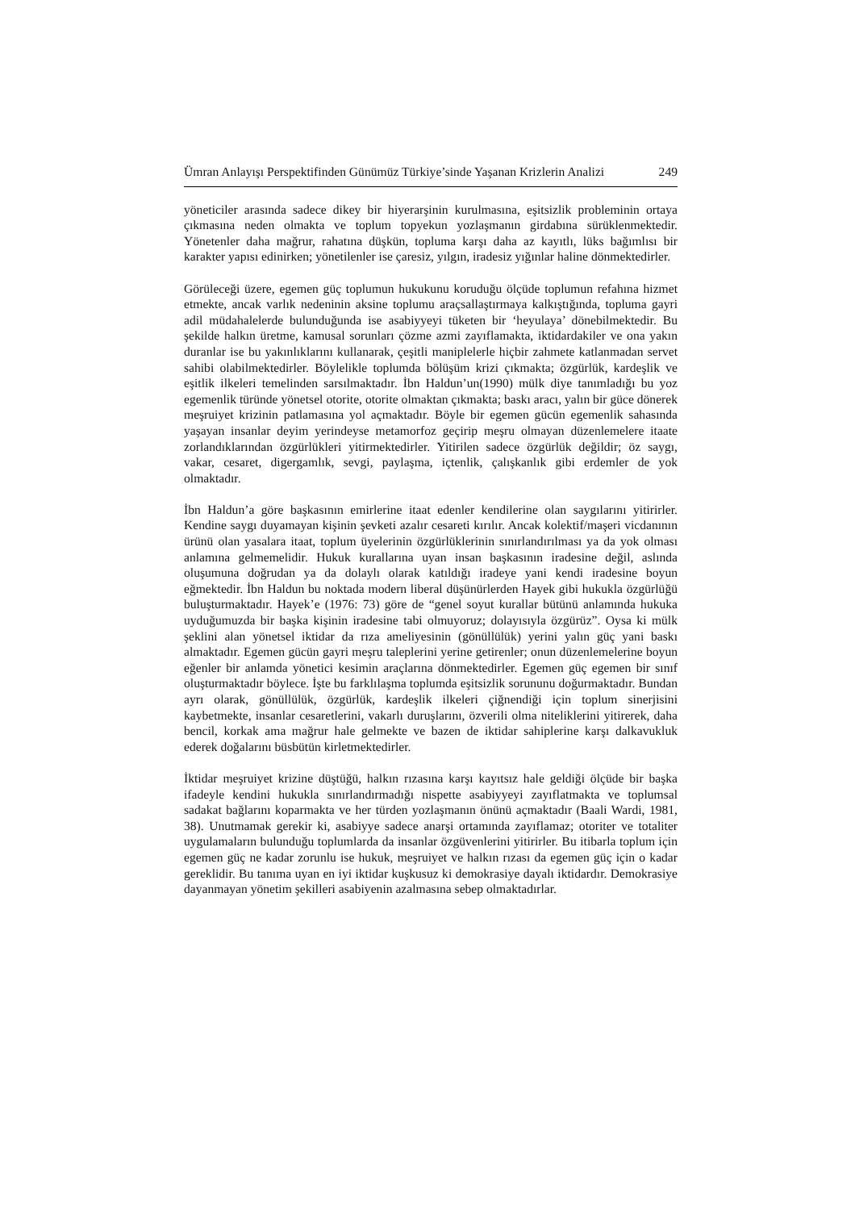Ümran Anlayışı Perspektifinden Günümüz Türkiye’sinde Yaşanan Krizlerin Analizi 249
yöneticiler arasında sadece dikey bir hiyerarşinin kurulmasına, eşitsizlik probleminin ortaya çıkmasına neden olmakta ve toplum topyekun yozlaşmanın girdabına sürüklenmektedir. Yönetenler daha mağrur, rahatına düşkün, topluma karşı daha az kayıtlı, lüks bağımlısı bir karakter yapısı edinirken; yönetilenler ise çaresiz, yılgın, iradesiz yığınlar haline dönmektedirler.
Görüleceği üzere, egemen güç toplumun hukukunu koruduğu ölçüde toplumun refahına hizmet etmekte, ancak varlık nedeninin aksine toplumu araçsallaştırmaya kalkıştığında, topluma gayri adil müdahalelerde bulunduğunda ise asabiyyeyi tüketen bir ‘heyulaya’ dönebilmektedir. Bu şekilde halkın üretme, kamusal sorunları çözme azmi zayıflamakta, iktidardakiler ve ona yakın duranlar ise bu yakınlıklarını kullanarak, çeşitli maniplelerle hiçbir zahmete katlanmadan servet sahibi olabilmektedirler. Böylelikle toplumda bölüşüm krizi çıkmakta; özgürlük, kardeşlik ve eşitlik ilkeleri temelinden sarsılmaktadır. İbn Haldun’un(1990) mülk diye tanımladığı bu yoz egemenlik türünde yönetsel otorite, otorite olmaktan çıkmakta; baskı aracı, yalın bir güce dönerek meşruiyet krizinin patlamasına yol açmaktadır. Böyle bir egemen gücün egemenlik sahasında yaşayan insanlar deyim yerindeyse metamorfoz geçirip meşru olmayan düzenlemelere itaate zorlandıklarından özgürlükleri yitirmektedirler. Yitirilen sadece özgürlük değildir; öz saygı, vakar, cesaret, digergamlık, sevgi, paylaşma, içtenlik, çalışkanlık gibi erdemler de yok olmaktadır.
İbn Haldun’a göre başkasının emirlerine itaat edenler kendilerine olan saygılarını yitirirler. Kendine saygı duyamayan kişinin şevketi azalır cesareti kırılır. Ancak kolektif/maşeri vicdanının ürünü olan yasalara itaat, toplum üyelerinin özgürlüklerinin sınırlandırılması ya da yok olması anlamına gelmemelidir. Hukuk kurallarına uyan insan başkasının iradesine değil, aslında oluşumuna doğrudan ya da dolaylı olarak katıldığı iradeye yani kendi iradesine boyun eğmektedir. İbn Haldun bu noktada modern liberal düşünürlerden Hayek gibi hukukla özgürlüğü buluşturmaktadır. Hayek’e (1976: 73) göre de “genel soyut kurallar bütünü anlamında hukuka uyduğumuzda bir başka kişinin iradesine tabi olmuyoruz; dolayısıyla özgürüz”. Oysa ki mülk şeklini alan yönetsel iktidar da rıza ameliyesinin (gönüllülük) yerini yalın güç yani baskı almaktadır. Egemen gücün gayri meşru taleplerini yerine getirenler; onun düzenlemelerine boyun eğenler bir anlamda yönetici kesimin araçlarına dönmektedirler. Egemen güç egemen bir sınıf oluşturmaktadır böylece. İşte bu farklılaşma toplumda eşitsizlik sorununu doğurmaktadır. Bundan ayrı olarak, gönüllülük, özgürlük, kardeşlik ilkeleri çiğnendiği için toplum sinerjisini kaybetmekte, insanlar cesaretlerini, vakarlı duruşlarını, özverili olma niteliklerini yitirerek, daha bencil, korkak ama mağrur hale gelmekte ve bazen de iktidar sahiplerine karşı dalkavukluk ederek doğalarını büsbütün kirletmektedirler.
İktidar meşruiyet krizine düştüğü, halkın rızasına karşı kayıtsız hale geldiği ölçüde bir başka ifadeyle kendini hukukla sınırlandırmadığı nispette asabiyyeyi zayıflatmakta ve toplumsal sadakat bağlarını koparmakta ve her türden yozlaşmanın önünü açmaktadır (Baali Wardi, 1981, 38). Unutmamak gerekir ki, asabiyye sadece anarşi ortamında zayıflamaz; otoriter ve totaliter uygulamaların bulunduğu toplumlarda da insanlar özgüvenlerini yitirirler. Bu itibarla toplum için egemen güç ne kadar zorunlu ise hukuk, meşruiyet ve halkın rızası da egemen güç için o kadar gereklidir. Bu tanıma uyan en iyi iktidar kuşkusuz ki demokrasiye dayalı iktidardır. Demokrasiye dayanmayan yönetim şekilleri asabiyenin azalmasına sebep olmaktadırlar.